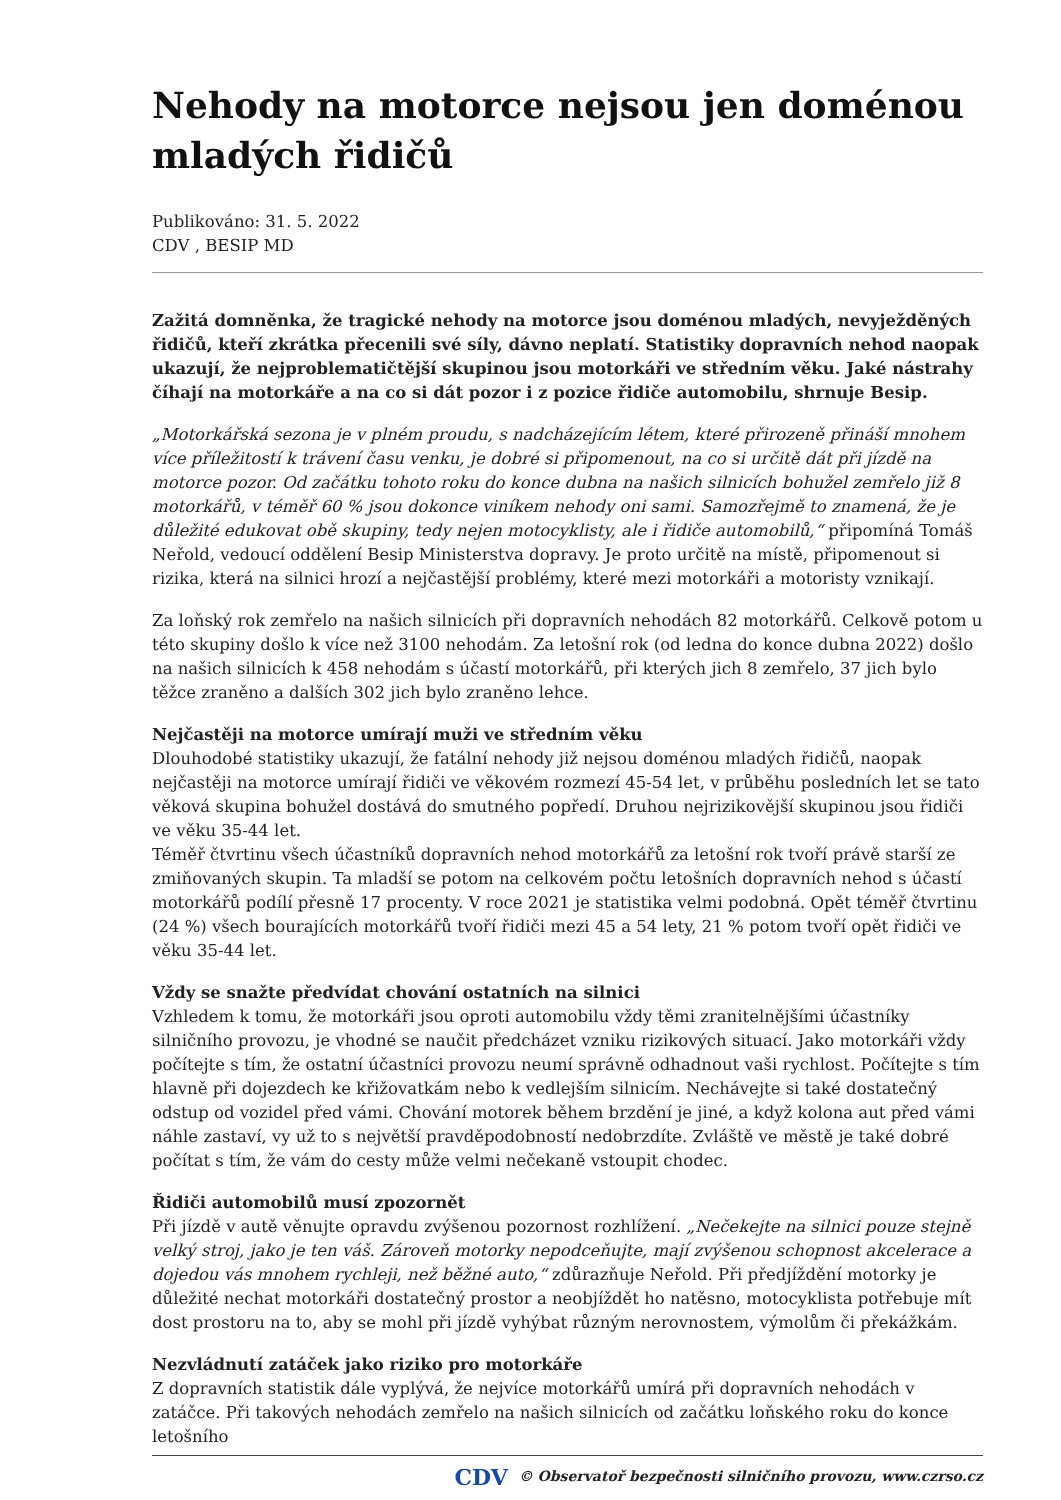Nehody na motorce nejsou jen doménou mladých řidičů
Publikováno: 31. 5. 2022
CDV , BESIP MD
Zažitá domněnka, že tragické nehody na motorce jsou doménou mladých, nevyježděných řidičů, kteří zkrátka přecenili své síly, dávno neplatí. Statistiky dopravních nehod naopak ukazují, že nejproblematičtější skupinou jsou motorkáři ve středním věku. Jaké nástrahy číhají na motorkáře a na co si dát pozor i z pozice řidiče automobilu, shrnuje Besip.
„Motorkářská sezona je v plném proudu, s nadcházejícím létem, které přirozeně přináší mnohem více příležitostí k trávení času venku, je dobré si připomenout, na co si určitě dát při jízdě na motorce pozor. Od začátku tohoto roku do konce dubna na našich silnicích bohužel zemřelo již 8 motorkářů, v téměř 60 % jsou dokonce viníkem nehody oni sami. Samozřejmě to znamená, že je důležité edukovat obě skupiny, tedy nejen motocyklisty, ale i řidiče automobilů,“ připomíná Tomáš Neřold, vedoucí oddělení Besip Ministerstva dopravy. Je proto určitě na místě, připomenout si rizika, která na silnici hrozí a nejčastější problémy, které mezi motorkáři a motoristy vznikají.
Za loňský rok zemřelo na našich silnicích při dopravních nehodách 82 motorkářů. Celkově potom u této skupiny došlo k více než 3100 nehodám. Za letošní rok (od ledna do konce dubna 2022) došlo na našich silnicích k 458 nehodám s účastí motorkářů, při kterých jich 8 zemřelo, 37 jich bylo těžce zraněno a dalších 302 jich bylo zraněno lehce.
Nejčastěji na motorce umírají muži ve středním věku
Dlouhodobé statistiky ukazují, že fatální nehody již nejsou doménou mladých řidičů, naopak nejčastěji na motorce umírají řidiči ve věkovém rozmezí 45-54 let, v průběhu posledních let se tato věková skupina bohužel dostává do smutného popředí. Druhou nejrizikovější skupinou jsou řidiči ve věku 35-44 let.
Téměř čtvrtinu všech účastníků dopravních nehod motorkářů za letošní rok tvoří právě starší ze zmiňovaných skupin. Ta mladší se potom na celkovém počtu letošních dopravních nehod s účastí motorkářů podílí přesně 17 procenty. V roce 2021 je statistika velmi podobná. Opět téměř čtvrtinu (24 %) všech bourajících motorkářů tvoří řidiči mezi 45 a 54 lety, 21 % potom tvoří opět řidiči ve věku 35-44 let.
Vždy se snažte předvídat chování ostatních na silnici
Vzhledem k tomu, že motorkáři jsou oproti automobilu vždy těmi zranitelnějšími účastníky silničního provozu, je vhodné se naučit předcházet vzniku rizikových situací. Jako motorkáři vždy počítejte s tím, že ostatní účastníci provozu neumí správně odhadnout vaši rychlost. Počítejte s tím hlavně při dojezdech ke křižovatkám nebo k vedlejším silnicím. Nechávejte si také dostatečný odstup od vozidel před vámi. Chování motorek během brzdění je jiné, a když kolona aut před vámi náhle zastaví, vy už to s největší pravděpodobností nedobrzdíte. Zvláště ve městě je také dobré počítat s tím, že vám do cesty může velmi nečekaně vstoupit chodec.
Řidiči automobilů musí zpozornět
Při jízdě v autě věnujte opravdu zvýšenou pozornost rozhlížení. „Nečekejte na silnici pouze stejně velký stroj, jako je ten váš. Zároveň motorky nepodceňujte, mají zvýšenou schopnost akcelerace a dojedou vás mnohem rychleji, než běžné auto,“ zdůrazňuje Neřold. Při předjíždění motorky je důležité nechat motorkáři dostatečný prostor a neobjíždět ho natěsno, motocyklista potřebuje mít dost prostoru na to, aby se mohl při jízdě vyhýbat různým nerovnostem, výmolům či překážkám.
Nezvládnutí zatáček jako riziko pro motorkáře
Z dopravních statistik dále vyplývá, že nejvíce motorkářů umírá při dopravních nehodách v zatáčce. Při takových nehodách zemřelo na našich silnicích od začátku loňského roku do konce letošního
CDV © Observatoř bezpečnosti silničního provozu, www.czrso.cz